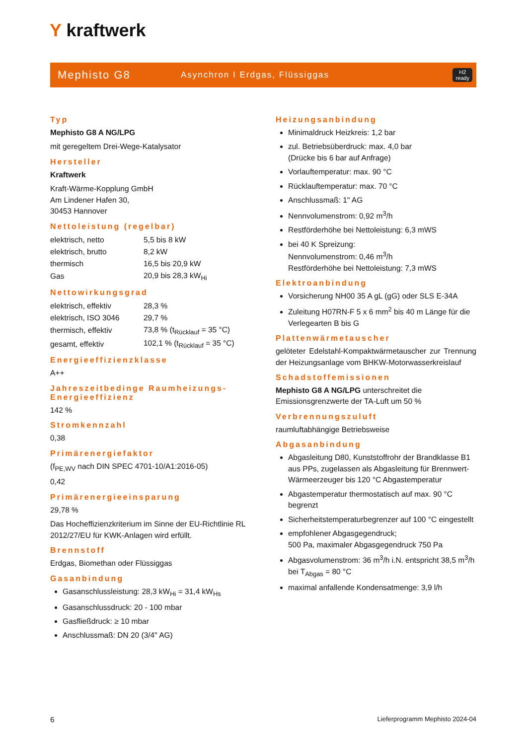Y kraftwerk
Mephisto G8
Asynchron I Erdgas, Flüssiggas
H2
ready
Typ
Mephisto G8 A NG/LPG
mit geregeltem Drei-Wege-Katalysator
Hersteller
Kraftwerk
Kraft-Wärme-Kopplung GmbH
Am Lindener Hafen 30,
30453 Hannover
Nettoleistung (regelbar)
| elektrisch, netto | 5,5 bis 8 kW |
| elektrisch, brutto | 8,2 kW |
| thermisch | 16,5 bis 20,9 kW |
| Gas | 20,9 bis 28,3 kW<sub>Hi</sub> |
Nettowirkungsgrad
| elektrisch, effektiv | 28,3 % |
| elektrisch, ISO 3046 | 29,7 % |
| thermisch, effektiv | 73,8 % (t<sub>Rücklauf</sub> = 35 °C) |
| gesamt, effektiv | 102,1 % (t<sub>Rücklauf</sub> = 35 °C) |
Energieeffizienzklasse
A++
Jahreszeitbedinge Raumheizungs-Energieeffizienz
142 %
Stromkennzahl
0,38
Primärenergiefaktor
(f<sub>PE,WV</sub> nach DIN SPEC 4701-10/A1:2016-05)
0,42
Primärenergieeinsparung
29,78 %
Das Hocheffizienzkriterium im Sinne der EU-Richtlinie RL 2012/27/EU für KWK-Anlagen wird erfüllt.
Brennstoff
Erdgas, Biomethan oder Flüssiggas
Gasanbindung
Gasanschlussleistung: 28,3 kW<sub>Hi</sub> = 31,4 kW<sub>Hs</sub>
Gasanschlussdruck: 20 - 100 mbar
Gasfließdruck: ≥ 10 mbar
Anschlussmaß: DN 20 (3/4" AG)
Heizungsanbindung
Minimaldruck Heizkreis: 1,2 bar
zul. Betriebsüberdruck: max. 4,0 bar
(Drücke bis 6 bar auf Anfrage)
Vorlauftemperatur: max. 90 °C
Rücklauftemperatur: max. 70 °C
Anschlussmaß: 1" AG
Nennvolumenstrom: 0,92 m<sup>3</sup>/h
Restförderhöhe bei Nettoleistung: 6,3 mWS
bei 40 K Spreizung:
Nennvolumenstrom: 0,46 m<sup>3</sup>/h
Restförderhöhe bei Nettoleistung: 7,3 mWS
Elektroanbindung
Vorsicherung NH00 35 A gL (gG) oder SLS E-34A
Zuleitung H07RN-F 5 x 6 mm<sup>2</sup> bis 40 m Länge für die Verlegearten B bis G
Plattenwärmetauscher
gelöteter Edelstahl-Kompaktwärmetauscher zur Trennung der Heizungsanlage vom BHKW-Motorwasserkreislauf
Schadstoffemissionen
Mephisto G8 A NG/LPG unterschreitet die Emissionsgrenzwerte der TA-Luft um 50 %
Verbrennungszuluft
raumluftabhängige Betriebsweise
Abgasanbindung
Abgasleitung D80, Kunststoffrohr der Brandklasse B1 aus PPs, zugelassen als Abgasleitung für Brennwert-Wärmeerzeuger bis 120 °C Abgastemperatur
Abgastemperatur thermostatisch auf max. 90 °C begrenzt
Sicherheitstemperaturbegrenzer auf 100 °C eingestellt
empfohlener Abgasgegendruck;
500 Pa, maximaler Abgasgegendruck 750 Pa
Abgasvolumenstrom: 36 m<sup>3</sup>/h i.N. entspricht 38,5 m<sup>3</sup>/h bei T<sub>Abgas</sub> = 80 °C
maximal anfallende Kondensatmenge: 3,9 l/h
6 Lieferprogramm Mephisto 2024-04